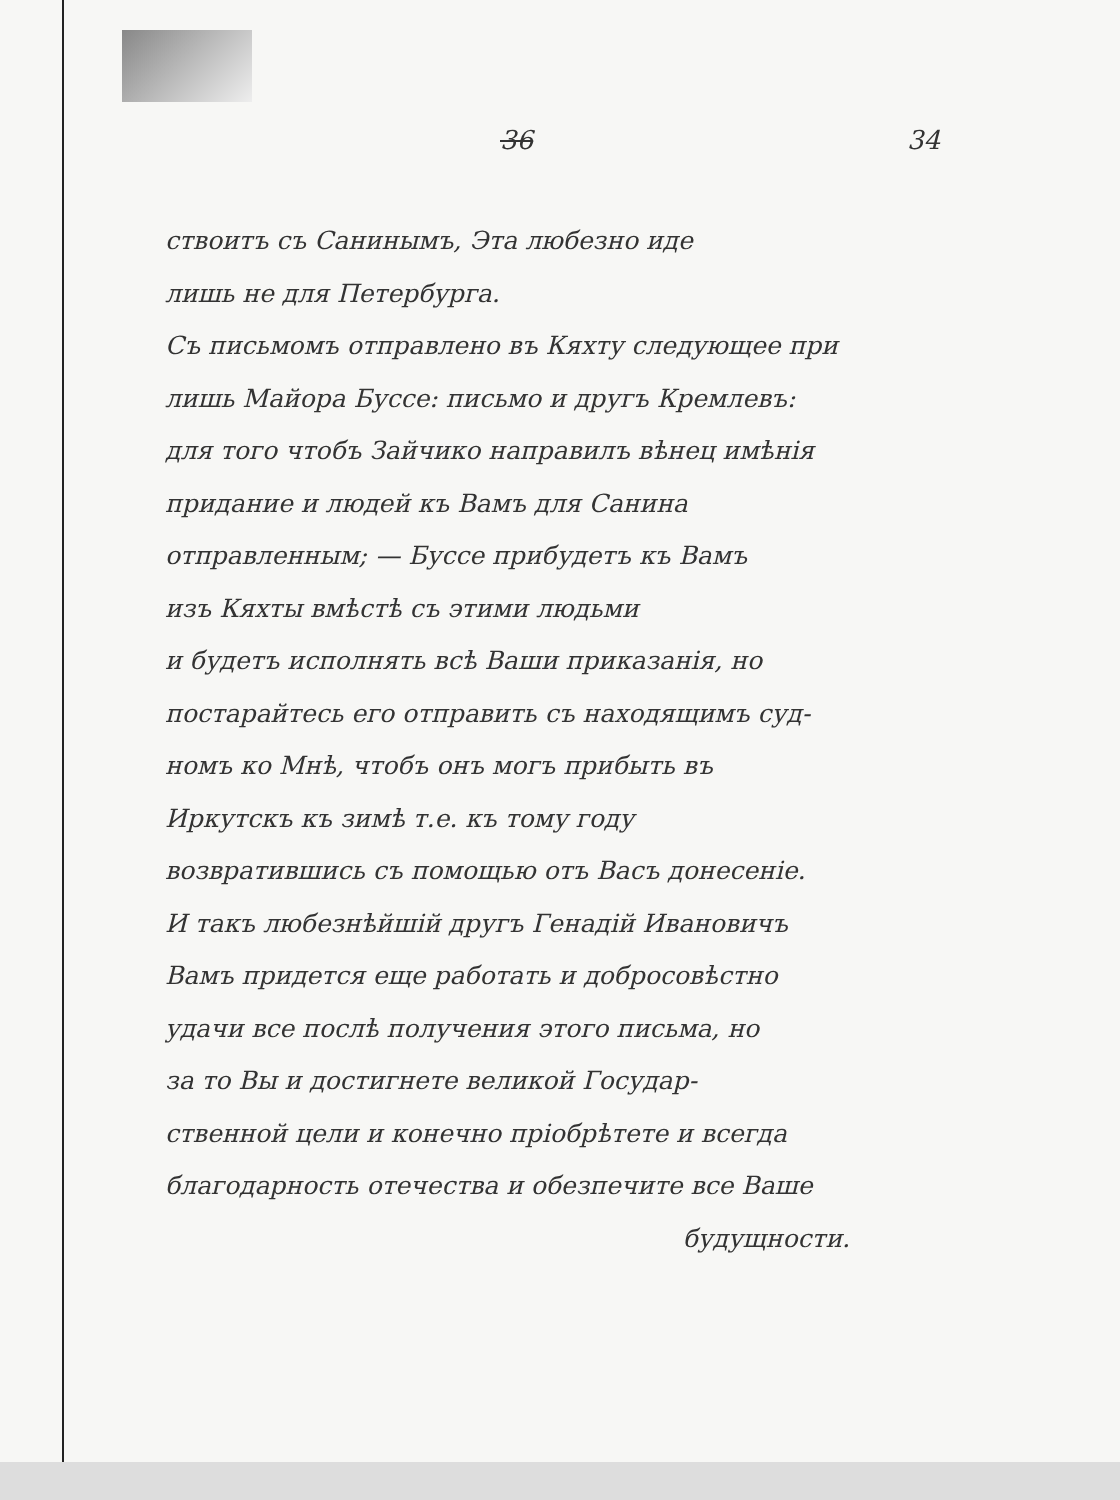36 34
ствоитъ съ Санинымъ, Эта любезно иде
лишь не для Петербурга.
Съ письмомъ отправлено въ Кяхту следующее при
лишь Майора Буссе: письмо и другъ Кремлевъ:
для того чтобъ Зайчико направилъ вѣнец имѣнія
придание и людей къ Вамъ для Санина
отправленным; — Буссе прибудетъ къ Вамъ
изъ Кяхты вмѣстѣ съ этими людьми
и будетъ исполнять всѣ Ваши приказанія, но
постарайтесь его отправить съ находящимъ суд-
номъ ко Мнѣ, чтобъ онъ могъ прибыть въ
Иркутскъ къ зимѣ т.е. къ тому году
возвратившись съ помощью отъ Васъ донесеніе.
И такъ любезнѣйшій другъ Генадій Ивановичъ
Вамъ придется еще работать и добросовѣстно
удачи все послѣ получения этого письма, но
за то Вы и достигнете великой Государ-
ственной цели и конечно пріобрѣтете и всегда
благодарность отечества и обезпечите все Ваше
будущности.